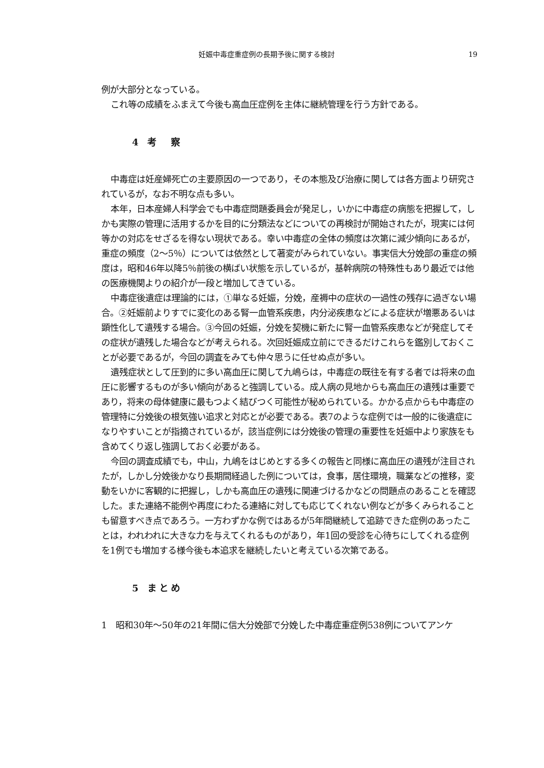妊娠中毒症重症例の長期予後に関する検討 19
例が大部分となっている。
これ等の成績をふまえて今後も高血圧症例を主体に継続管理を行う方針である。
4 考　察
中毒症は妊産婦死亡の主要原因の一つであり，その本態及び治療に関しては各方面より研究されているが，なお不明な点も多い。
本年，日本産婦人科学会でも中毒症問題委員会が発足し，いかに中毒症の病態を把握して，しかも実際の管理に活用するかを目的に分類法などについての再検討が開始されたが，現実には何等かの対応をせざるを得ない現状である。幸い中毒症の全体の頻度は次第に減少傾向にあるが，重症の頻度（2～5％）については依然として著変がみられていない。事実信大分娩部の重症の頻度は，昭和46年以降5％前後の横ばい状態を示しているが，基幹病院の特殊性もあり最近では他の医療機関よりの紹介が一段と増加してきている。
中毒症後遺症は理論的には，①単なる妊娠，分娩，産褥中の症状の一過性の残存に過ぎない場合。②妊娠前よりすでに変化のある腎一血管系疾患，内分泌疾患などによる症状が増悪あるいは顕性化して遺残する場合。③今回の妊娠，分娩を契機に新たに腎一血管系疾患などが発症してその症状が遺残した場合などが考えられる。次回妊娠成立前にできるだけこれらを鑑別しておくことが必要であるが，今回の調査をみても仲々思うに任せぬ点が多い。
遺残症状として圧到的に多い高血圧に関して九嶋らは，中毒症の既往を有する者では将来の血圧に影響するものが多い傾向があると強調している。成人病の見地からも高血圧の遺残は重要であり，将来の母体健康に最もつよく結びつく可能性が秘められている。かかる点からも中毒症の管理特に分娩後の根気強い追求と対応とが必要である。表7のような症例では一般的に後遺症になりやすいことが指摘されているが，該当症例には分娩後の管理の重要性を妊娠中より家族をも含めてくり返し強調しておく必要がある。
今回の調査成績でも，中山，九嶋をはじめとする多くの報告と同様に高血圧の遺残が注目されたが，しかし分娩後かなり長期間経過した例については，食事，居住環境，職業などの推移，変動をいかに客観的に把握し，しかも高血圧の遺残に関連づけるかなどの問題点のあることを確認した。また連絡不能例や再度にわたる連絡に対しても応じてくれない例などが多くみられることも留意すべき点であろう。一方わずかな例ではあるが5年間継続して追跡できた症例のあったことは，われわれに大きな力を与えてくれるものがあり，年1回の受診を心待ちにしてくれる症例を1例でも増加する様今後も本追求を継続したいと考えている次第である。
5 まとめ
1　昭和30年～50年の21年間に信大分娩部で分娩した中毒症重症例538例についてアンケ